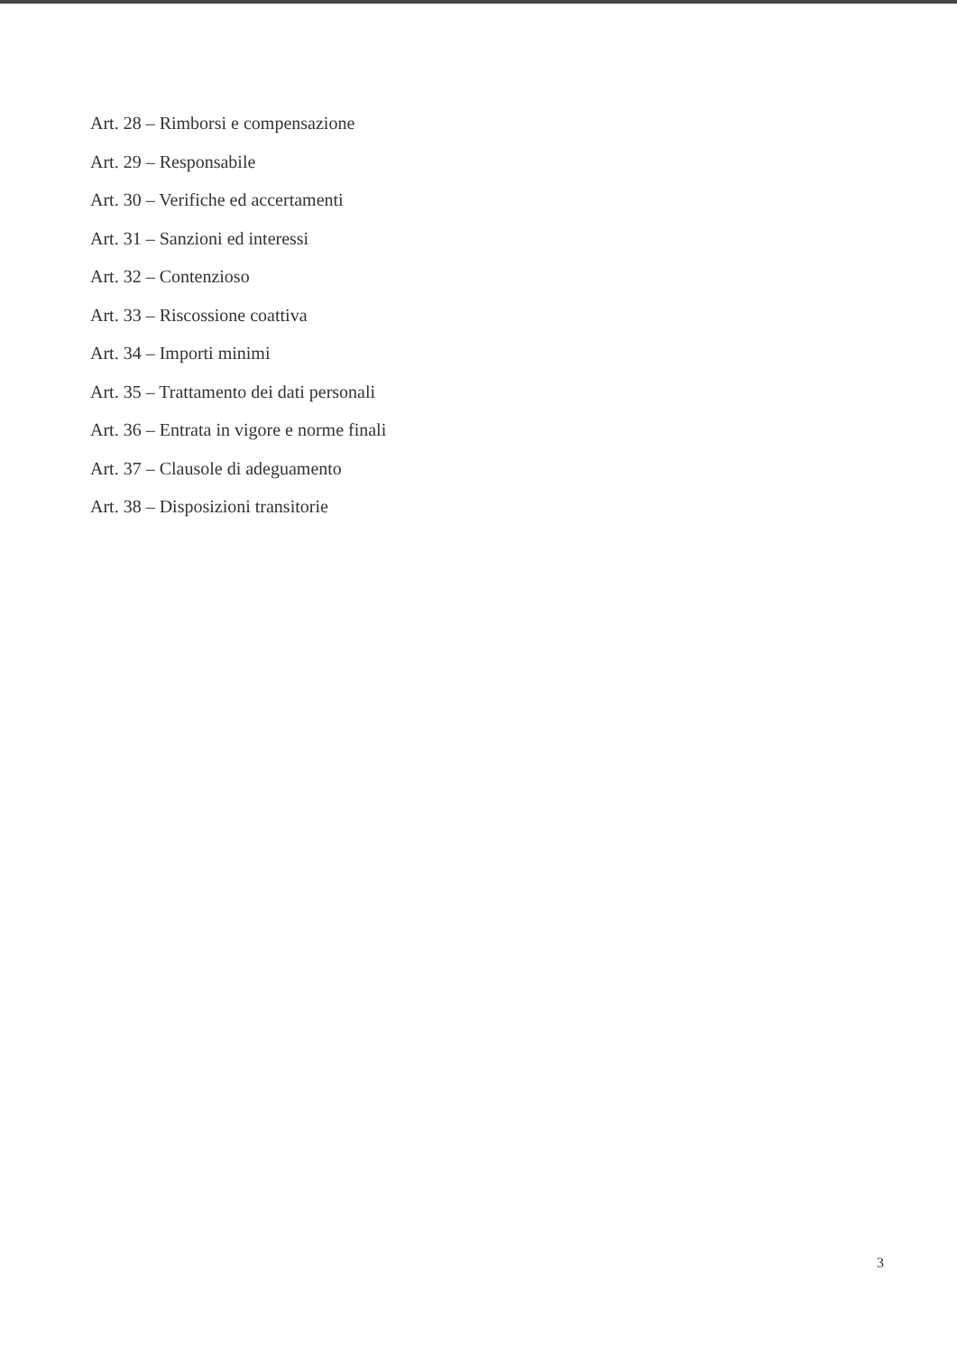Art. 28 – Rimborsi e compensazione
Art. 29 – Responsabile
Art. 30 – Verifiche ed accertamenti
Art. 31 – Sanzioni ed interessi
Art. 32 – Contenzioso
Art. 33 – Riscossione coattiva
Art. 34 – Importi minimi
Art. 35 – Trattamento dei dati personali
Art. 36 – Entrata in vigore e norme finali
Art. 37 – Clausole di adeguamento
Art. 38 – Disposizioni transitorie
3